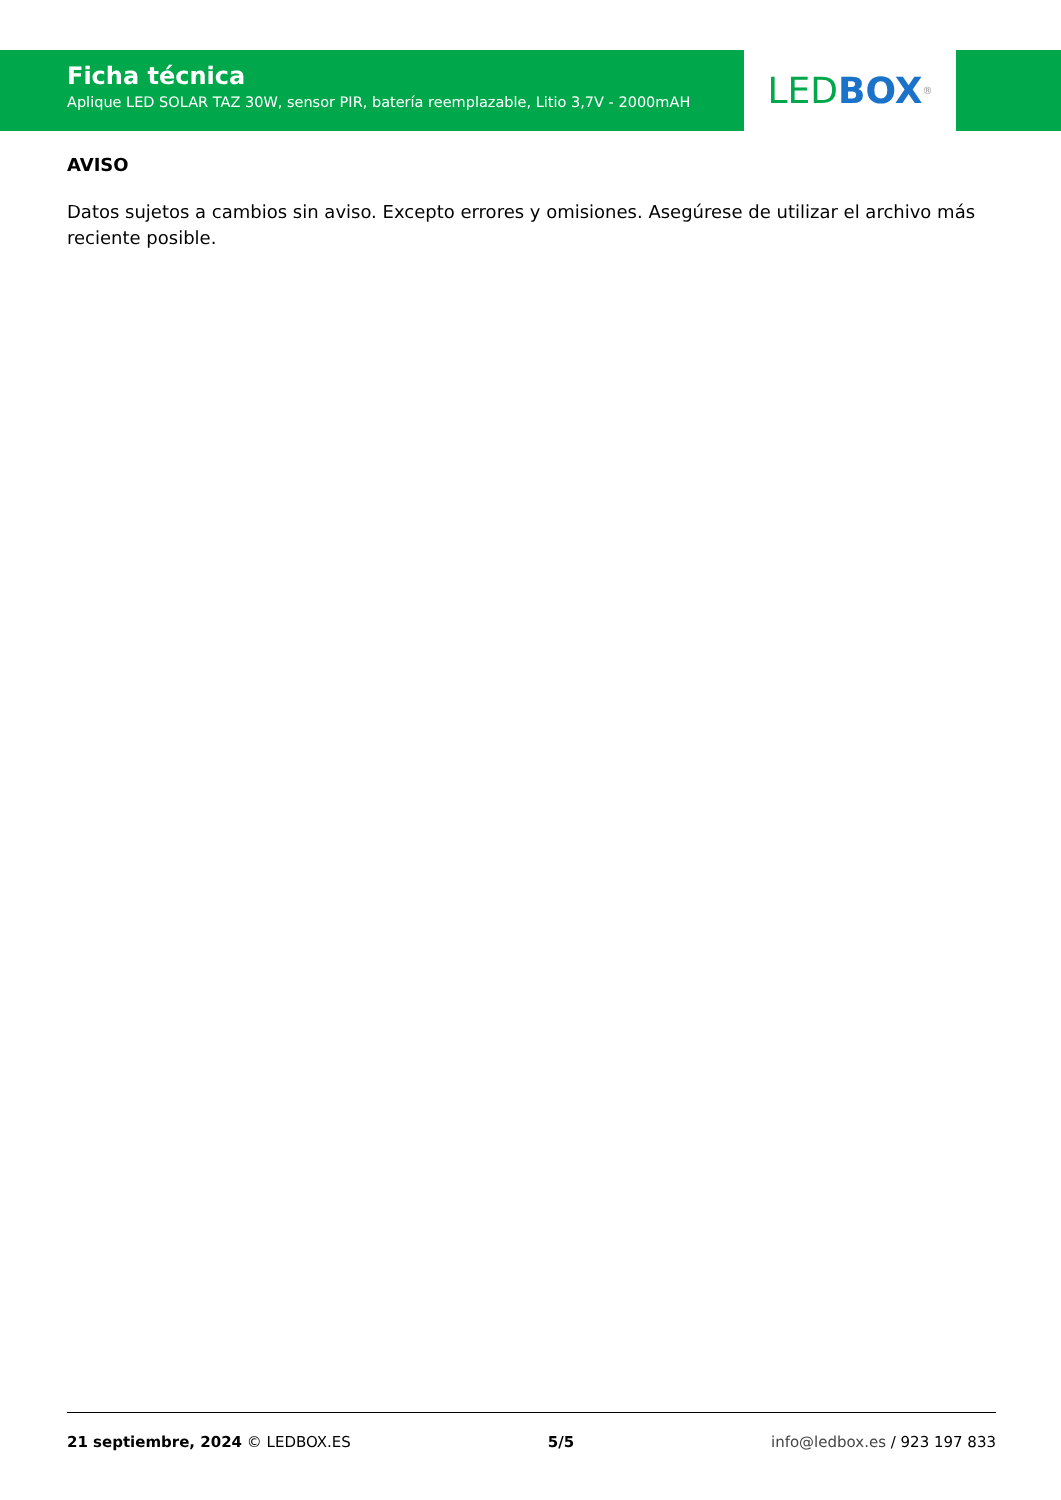Ficha técnica
Aplique LED SOLAR TAZ 30W, sensor PIR, batería reemplazable, Litio 3,7V - 2000mAH
LED BOX<sup>®</sup>
AVISO
Datos sujetos a cambios sin aviso. Excepto errores y omisiones. Asegúrese de utilizar el archivo más reciente posible.
21 septiembre, 2024 © LEDBOX.ES 5/5 info@ledbox.es / 923 197 833